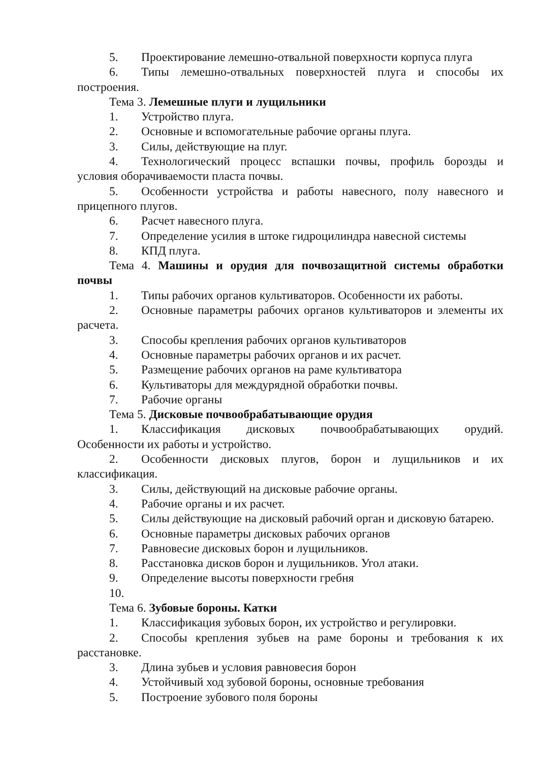5. Проектирование лемешно-отвальной поверхности корпуса плуга
6. Типы лемешно-отвальных поверхностей плуга и способы их построения.
Тема 3. Лемешные плуги и лущильники
1. Устройство плуга.
2. Основные и вспомогательные рабочие органы плуга.
3. Силы, действующие на плуг.
4. Технологический процесс вспашки почвы, профиль борозды и условия оборачиваемости пласта почвы.
5. Особенности устройства и работы навесного, полу навесного и прицепного плугов.
6. Расчет навесного плуга.
7. Определение усилия в штоке гидроцилиндра навесной системы
8. КПД плуга.
Тема 4. Машины и орудия для почвозащитной системы обработки почвы
1. Типы рабочих органов культиваторов. Особенности их работы.
2. Основные параметры рабочих органов культиваторов и элементы их расчета.
3. Способы крепления рабочих органов культиваторов
4. Основные параметры рабочих органов и их расчет.
5. Размещение рабочих органов на раме культиватора
6. Культиваторы для междурядной обработки почвы.
7. Рабочие органы
Тема 5. Дисковые почвообрабатывающие орудия
1. Классификация дисковых почвообрабатывающих орудий. Особенности их работы и устройство.
2. Особенности дисковых плугов, борон и лущильников и их классификация.
3. Силы, действующий на дисковые рабочие органы.
4. Рабочие органы и их расчет.
5. Силы действующие на дисковый рабочий орган и дисковую батарею.
6. Основные параметры дисковых рабочих органов
7. Равновесие дисковых борон и лущильников.
8. Расстановка дисков борон и лущильников. Угол атаки.
9. Определение высоты поверхности гребня
10.
Тема 6. Зубовые бороны. Катки
1. Классификация зубовых борон, их устройство и регулировки.
2. Способы крепления зубьев на раме бороны и требования к их расстановке.
3. Длина зубьев и условия равновесия борон
4. Устойчивый ход зубовой бороны, основные требования
5. Построение зубового поля бороны